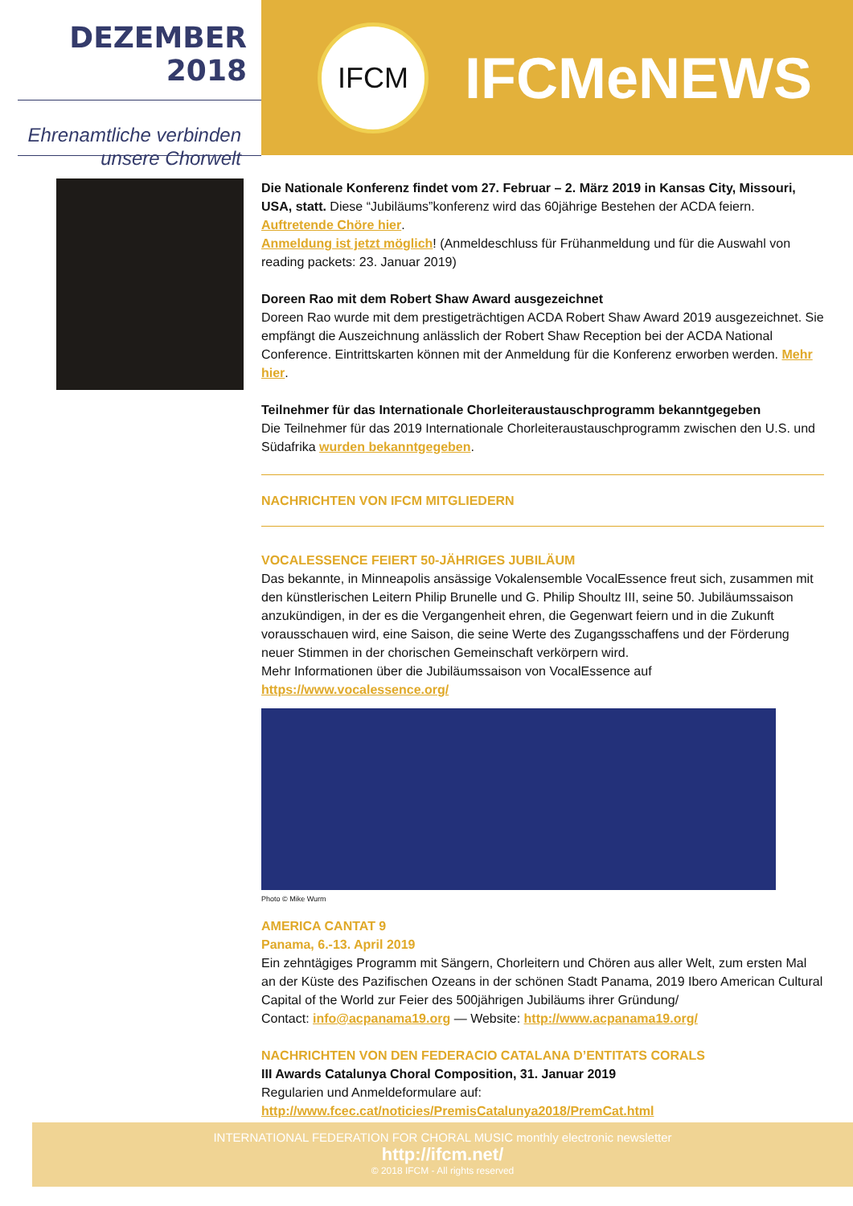DEZEMBER 2018
Ehrenamtliche verbinden
unsere Chorwelt
IFCM
IFCMeNEWS
Die Nationale Konferenz findet vom 27. Februar – 2. März 2019 in Kansas City, Missouri, USA, statt. Diese “Jubiläums”konferenz wird das 60jährige Bestehen der ACDA feiern.
Auftretende Chöre hier.
Anmeldung ist jetzt möglich! (Anmeldeschluss für Frühanmeldung und für die Auswahl von reading packets: 23. Januar 2019)
Doreen Rao mit dem Robert Shaw Award ausgezeichnet
Doreen Rao wurde mit dem prestigeträchtigen ACDA Robert Shaw Award 2019 ausgezeichnet. Sie empfängt die Auszeichnung anlässlich der Robert Shaw Reception bei der ACDA National Conference. Eintrittskarten können mit der Anmeldung für die Konferenz erworben werden. Mehr hier.
Teilnehmer für das Internationale Chorleiteraustauschprogramm bekanntgegeben
Die Teilnehmer für das 2019 Internationale Chorleiteraustauschprogramm zwischen den U.S. und Südafrika wurden bekanntgegeben.
NACHRICHTEN VON IFCM MITGLIEDERN
VOCALESSENCE FEIERT 50-JÄHRIGES JUBILÄUM
Das bekannte, in Minneapolis ansässige Vokalensemble VocalEssence freut sich, zusammen mit den künstlerischen Leitern Philip Brunelle und G. Philip Shoultz III, seine 50. Jubiläumssaison anzukündigen, in der es die Vergangenheit ehren, die Gegenwart feiern und in die Zukunft vorausschauen wird, eine Saison, die seine Werte des Zugangsschaffens und der Förderung neuer Stimmen in der chorischen Gemeinschaft verkörpern wird.
Mehr Informationen über die Jubiläumssaison von VocalEssence auf
https://www.vocalessence.org/
Photo © Mike Wurm
AMERICA CANTAT 9
Panama, 6.-13. April 2019
Ein zehntägiges Programm mit Sängern, Chorleitern und Chören aus aller Welt, zum ersten Mal an der Küste des Pazifischen Ozeans in der schönen Stadt Panama, 2019 Ibero American Cultural Capital of the World zur Feier des 500jährigen Jubiläums ihrer Gründung/
Contact: info@acpanama19.org — Website: http://www.acpanama19.org/
NACHRICHTEN VON DEN FEDERACIO CATALANA D’ENTITATS CORALS
III Awards Catalunya Choral Composition, 31. Januar 2019
Regularien und Anmeldeformulare auf:
http://www.fcec.cat/noticies/PremisCatalunya2018/PremCat.html
INTERNATIONAL FEDERATION FOR CHORAL MUSIC monthly electronic newsletter
http://ifcm.net/
© 2018 IFCM - All rights reserved